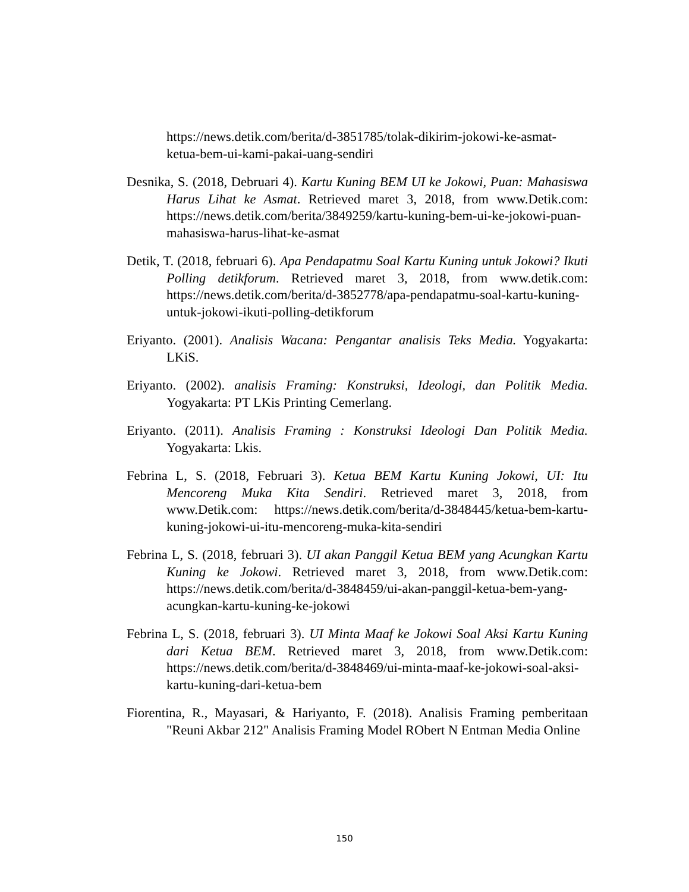https://news.detik.com/berita/d-3851785/tolak-dikirim-jokowi-ke-asmat-ketua-bem-ui-kami-pakai-uang-sendiri
Desnika, S. (2018, Debruari 4). Kartu Kuning BEM UI ke Jokowi, Puan: Mahasiswa Harus Lihat ke Asmat. Retrieved maret 3, 2018, from www.Detik.com: https://news.detik.com/berita/3849259/kartu-kuning-bem-ui-ke-jokowi-puan-mahasiswa-harus-lihat-ke-asmat
Detik, T. (2018, februari 6). Apa Pendapatmu Soal Kartu Kuning untuk Jokowi? Ikuti Polling detikforum. Retrieved maret 3, 2018, from www.detik.com: https://news.detik.com/berita/d-3852778/apa-pendapatmu-soal-kartu-kuning-untuk-jokowi-ikuti-polling-detikforum
Eriyanto. (2001). Analisis Wacana: Pengantar analisis Teks Media. Yogyakarta: LKiS.
Eriyanto. (2002). analisis Framing: Konstruksi, Ideologi, dan Politik Media. Yogyakarta: PT LKis Printing Cemerlang.
Eriyanto. (2011). Analisis Framing : Konstruksi Ideologi Dan Politik Media. Yogyakarta: Lkis.
Febrina L, S. (2018, Februari 3). Ketua BEM Kartu Kuning Jokowi, UI: Itu Mencoreng Muka Kita Sendiri. Retrieved maret 3, 2018, from www.Detik.com: https://news.detik.com/berita/d-3848445/ketua-bem-kartu-kuning-jokowi-ui-itu-mencoreng-muka-kita-sendiri
Febrina L, S. (2018, februari 3). UI akan Panggil Ketua BEM yang Acungkan Kartu Kuning ke Jokowi. Retrieved maret 3, 2018, from www.Detik.com: https://news.detik.com/berita/d-3848459/ui-akan-panggil-ketua-bem-yang-acungkan-kartu-kuning-ke-jokowi
Febrina L, S. (2018, februari 3). UI Minta Maaf ke Jokowi Soal Aksi Kartu Kuning dari Ketua BEM. Retrieved maret 3, 2018, from www.Detik.com: https://news.detik.com/berita/d-3848469/ui-minta-maaf-ke-jokowi-soal-aksi-kartu-kuning-dari-ketua-bem
Fiorentina, R., Mayasari, & Hariyanto, F. (2018). Analisis Framing pemberitaan "Reuni Akbar 212" Analisis Framing Model RObert N Entman Media Online
150